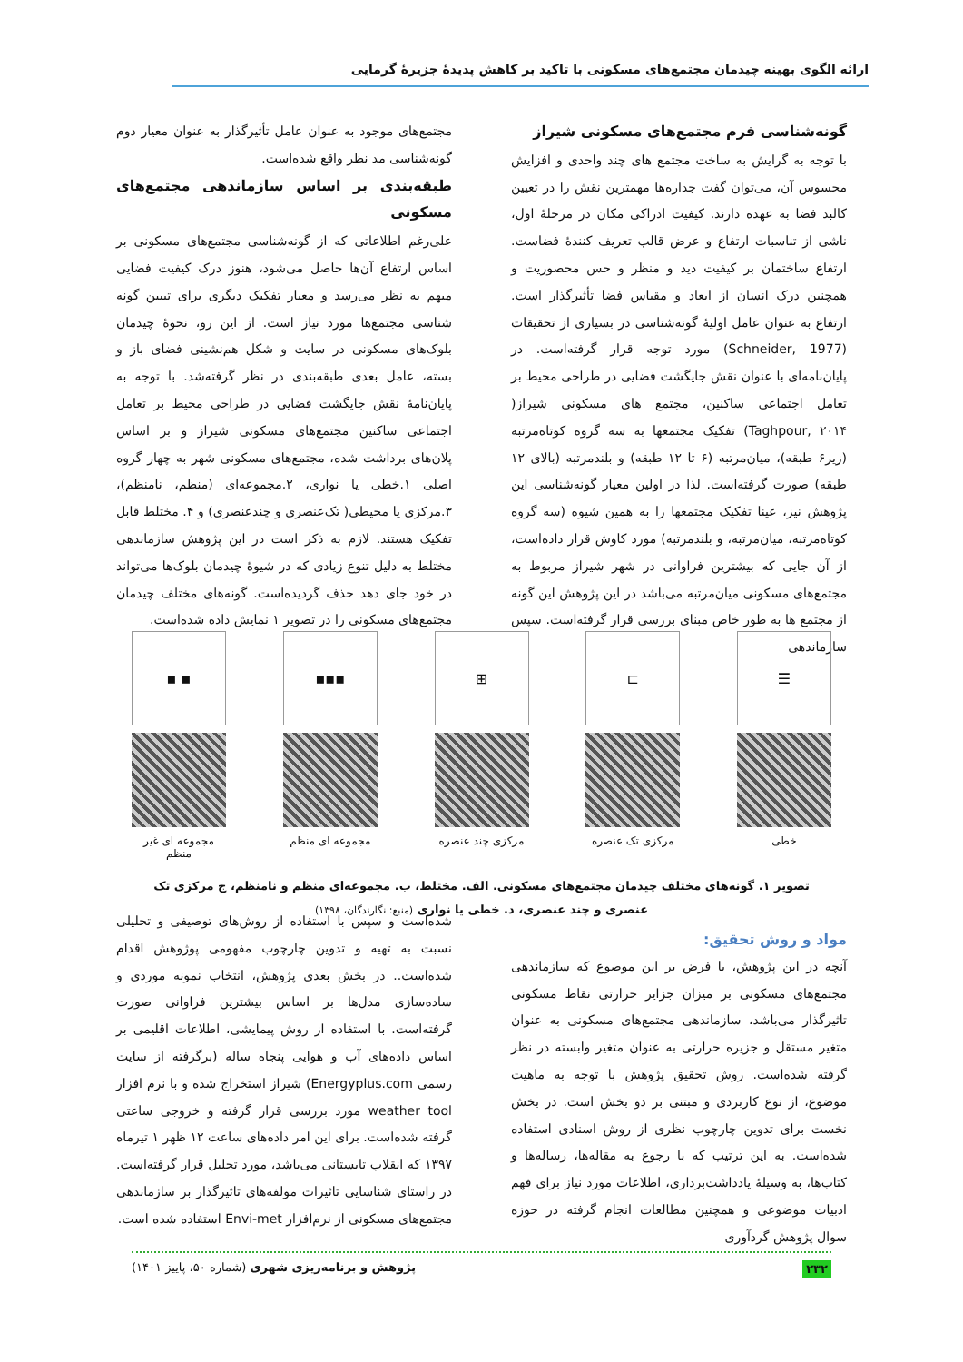ارائه الگوی بهینه چیدمان مجتمع‌های مسکونی با تاکید بر کاهش پدیدۀ جزیرۀ گرمایی
گونه‌شناسی فرم مجتمع‌های مسکونی شیراز
با توجه به گرایش به ساخت مجتمع های چند واحدی و افزایش محسوس آن، می‌توان گفت جداره‌ها مهمترین نقش را در تعیین کالبد فضا به عهده دارند. کیفیت ادراکی مکان در مرحلۀ اول، ناشی از تناسبات ارتفاع و عرض قالب تعریف کنندۀ فضاست. ارتفاع ساختمان بر کیفیت دید و منظر و حس محصوریت و همچنین درک انسان از ابعاد و مقیاس فضا تأثیرگذار است. ارتفاع به عنوان عامل اولیۀ گونه‌شناسی در بسیاری از تحقیقات (Schneider, 1977) مورد توجه قرار گرفته‌است. در پایان‌نامه‌ای با عنوان نقش جایگشت فضایی در طراحی محیط بر تعامل اجتماعی ساکنین، مجتمع های مسکونی شیراز( Taghpour, ۲۰۱۴) تفکیک مجتمعها به سه گروه کوتاه‌مرتبه (زیر۶ طبقه)، میان‌مرتبه (۶ تا ۱۲ طبقه) و بلندمرتبه (بالای ۱۲ طبقه) صورت گرفته‌است. لذا در اولین معیار گونه‌شناسی این پژوهش نیز، عینا تفکیک مجتمعها را به همین شیوه (سه گروه کوتاه‌مرتبه، میان‌مرتبه، و بلندمرتبه) مورد کاوش قرار داده‌است، از آن جایی که بیشترین فراوانی در شهر شیراز مربوط به مجتمع‌های مسکونی میان‌مرتبه می‌باشد در این پژوهش این گونه از مجتمع ها به طور خاص مبنای بررسی قرار گرفته‌است. سپس سازماندهی
مجتمع‌های موجود به عنوان عامل تأثیرگذار به عنوان معیار دوم گونه‌شناسی مد نظر واقع شده‌است.
طبقه‌بندی بر اساس سازماندهی مجتمع‌های مسکونی
علی‌رغم اطلاعاتی که از گونه‌شناسی مجتمع‌های مسکونی بر اساس ارتفاع آن‌ها حاصل می‌شود، هنوز درک کیفیت فضایی مبهم به نظر می‌رسد و معیار تفکیک دیگری برای تبیین گونه شناسی مجتمع‌ها مورد نیاز است. از این رو، نحوۀ چیدمان بلوک‌های مسکونی در سایت و شکل هم‌نشینی فضای باز و بسته، عامل بعدی طبقه‌بندی در نظر گرفته‌شد. با توجه به پایان‌نامۀ نقش جایگشت فضایی در طراحی محیط بر تعامل اجتماعی ساکنین مجتمع‌های مسکونی شیراز و بر اساس پلان‌های برداشت شده، مجتمع‌های مسکونی شهر به چهار گروه اصلی ۱.خطی یا نواری، ۲.مجموعه‌ای (منظم، نامنظم)، ۳.مرکزی یا محیطی( تک‌عنصری و چندعنصری) و ۴. مختلط قابل تفکیک هستند. لازم به ذکر است در این پژوهش سازماندهی مختلط به دلیل تنوع زیادی که در شیوۀ چیدمان بلوک‌ها می‌تواند در خود جای دهد حذف گردیده‌است. گونه‌های مختلف چیدمان مجتمع‌های مسکونی را در تصویر ۱ نمایش داده شده‌است.
☰ ⊐ ⊞ ▪▪▪ ▪ ▪
خطی مرکزی تک عنصره مرکزی چند عنصره
مجموعه ای منظم مجموعه ای غیر منظم
تصویر ۱. گونه‌های مختلف چیدمان مجتمع‌های مسکونی. الف. مختلط، ب. مجموعه‌ای منظم و نامنظم، ج مرکزی تک عنصری و چند عنصری، د. خطی یا نواری (منبع: نگارندگان، ۱۳۹۸)
مواد و روش تحقیق:
آنچه در این پژوهش، با فرض بر این موضوع که سازماندهی مجتمع‌های مسکونی بر میزان جزایر حرارتی نقاط مسکونی تاثیرگذار می‌باشد، سازماندهی مجتمع‌های مسکونی به عنوان متغیر مستقل و جزیره حرارتی به عنوان متغیر وابسته در نظر گرفته شده‌است. روش تحقیق پژوهش با توجه به ماهیت موضوع، از نوع کاربردی و مبتنی بر دو بخش است. در بخش نخست برای تدوین چارچوب نظری از روش اسنادی استفاده شده‌است. به این ترتیب که با رجوع به مقاله‌ها، رساله‌ها و کتاب‌ها، به وسیلۀ یادداشت‌برداری، اطلاعات مورد نیاز برای فهم ادبیات موضوعی و همچنین مطالعات انجام گرفته در حوزه سوال پژوهش گردآوری
شده‌است و سپس با استفاده از روش‌های توصیفی و تحلیلی نسبت به تهیه و تدوین چارچوب مفهومی پوژوهش اقدام شده‌است.. در بخش بعدی پژوهش، انتخاب نمونه موردی و ساده‌سازی مدل‌ها بر اساس بیشترین فراوانی صورت گرفته‌است. با استفاده از روش پیمایشی، اطلاعات اقلیمی بر اساس داده‌های آب و هوایی پنجاه ساله (برگرفته از سایت رسمی Energyplus.com) شیراز استخراج شده و با نرم افزار weather tool مورد بررسی قرار گرفته و خروجی ساعتی گرفته شده‌است. برای این امر داده‌های ساعت ۱۲ ظهر ۱ تیرماه ۱۳۹۷ که انقلاب تابستانی می‌باشد، مورد تحلیل قرار گرفته‌است. در راستای شناسایی تاثیرات مولفه‌های تاثیرگذار بر سازماندهی مجتمع‌های مسکونی از نرم‌افزار Envi-met استفاده شده است.
۲۳۲ پژوهش و برنامه‌ریزی شهری (شماره ۵۰، پاییز ۱۴۰۱)